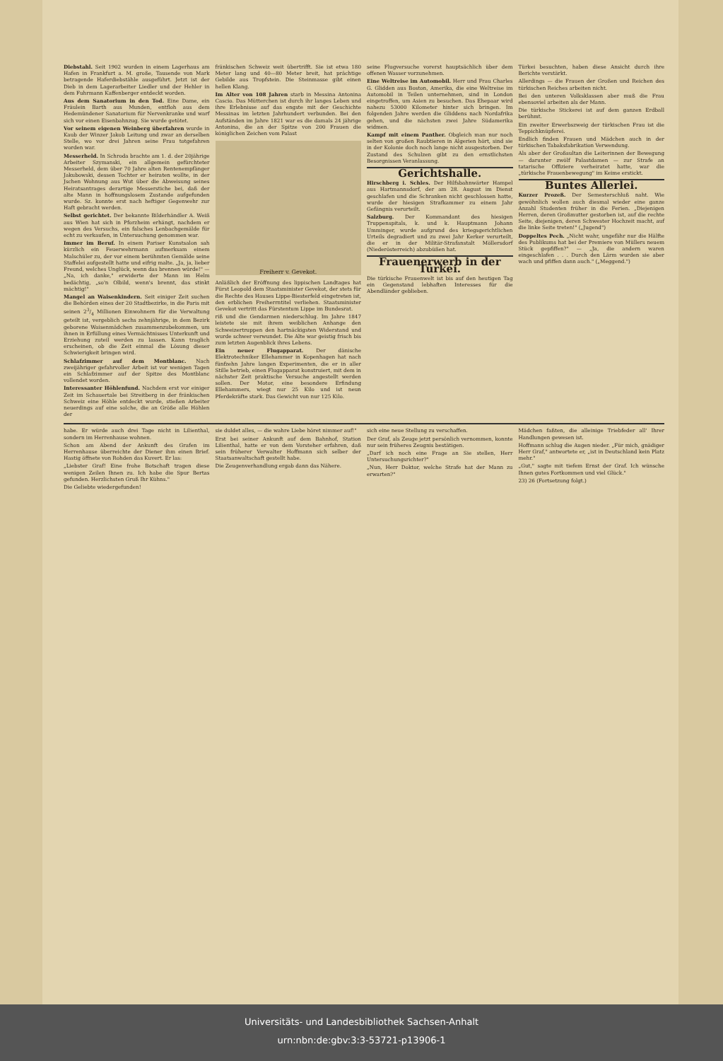Diebstahl. Seit 1902 wurden in einem Lagerhaus am Hafen in Frankfurt a. M. große, Tausende von Mark betragende Haferdiebstähle ausgeführt. Jetzt ist der Dieb in dem Lagerarbeiter Liedler und der Hehler in dem Fuhrmann Kaffenberger entdeckt worden.
Aus dem Sanatorium in den Tod. Eine Dame, ein Fräulein Barth aus Munden, entfloh aus dem Hedemündener Sanatorium für Nervenkranke und warf sich vor einen Eisenbahnzug. Sie wurde getötet.
Vor seinem eigenen Weinberg überfahren wurde in Kaub der Winzer Jakob Leitung und zwar an derselben Stelle, wo vor drei Jahren seine Frau totgefahren worden war.
Messerheld. In Schroda brachte am 1. d. der 20jährige Arbeiter Szymanski, ein allgemein gefürchteter Messerheld, dem über 70 Jahre alten Rentenempfänger Jakubowski, dessen Tochter er heiraten wollte, in der Jschen Wohnung aus Wut über die Abweisung seines Heiratsantrages derartige Messerstiche bei, daß der alte Mann in hoffnungslosem Zustande aufgefunden wurde. Sz. konnte erst nach heftiger Gegenwehr zur Haft gebracht werden.
Selbst gerichtet. Der bekannte Bilderhändler A. Weiß aus Wien hat sich in Pforzheim erhängt, nachdem er wegen des Versuchs, ein falsches Lenbachgemälde für echt zu verkaufen, in Untersuchung genommen war.
Immer im Beruf. In einem Pariser Kunstsalon sah kürzlich ein Feuerwehrmann aufmerksam einem Malschüler zu, der vor einem berühmten Gemälde seine Staffelei aufgestellt hatte und eifrig malte. „Ja, ja, lieber Freund, welches Unglück, wenn das brennen würde!" — „Na, ich danke," erwiderte der Mann im Helm bedächtig, „so'n Olbild, wenn's brennt, das stinkt mächtig!"
Mangel an Waisenkindern. Seit einiger Zeit suchen die Behörden eines der 20 Stadtbezirke, in die Paris mit seinen 23/4 Millionen Einwohnern für die Verwaltung geteilt ist, vergeblich sechs zehnjährige, in dem Bezirk geborene Waisenmädchen zusammenzubekommen, um ihnen in Erfüllung eines Vermächtnisses Unterkunft und Erziehung zuteil werden zu lassen. Kann traglich erscheinen, ob die Zeit einmal die Lösung dieser Schwierigkeit bringen wird.
Schlafzimmer auf dem Montblanc. Nach zweijähriger gefahrvoller Arbeit ist vor wenigen Tagen ein Schlafzimmer auf der Spitze des Montblanc vollendet worden.
Interessanter Höhlenfund. Nachdem erst vor einiger Zeit im Schauertale bei Streitberg in der fränkischen Schweiz eine Höhle entdeckt wurde, stießen Arbeiter neuerdings auf eine solche, die an Größe alle Höhlen der
fränkischen Schweiz weit übertrifft. Sie ist etwa 180 Meter lang und 40—80 Meter breit, hat prächtige Gebilde aus Tropfstein. Die Steinmasse gibt einen hellen Klang.
Im Alter von 108 Jahren starb in Messina Antonina Cascio. Das Mütterchen ist durch ihr langes Leben und ihre Erlebnisse auf das engste mit der Geschichte Messinas im letzten Jahrhundert verbunden. Bei den Aufständen im Jahre 1821 war es die damals 24 jährige Antonina, die an der Spitze von 200 Frauen die königlichen Zeichen vom Palast
Freiherr v. Gevekot.
Anläßlich der Eröffnung des lippischen Landtages hat Fürst Leopold dem Staatsminister Gevekot, der stets für die Rechte des Hauses Lippe-Biesterfeld eingetreten ist, den erblichen Freiherrntitel verliehen. Staatsminister Gevekot vertritt das Fürstentum Lippe im Bundesrat.
riß und die Gendarmen niederschlug. Im Jahre 1847 leistete sie mit ihrem weiblichen Anhange den Schweizertruppen den hartnäckigsten Widerstand und wurde schwer verwundet. Die Alte war geistig frisch bis zum letzten Augenblick ihres Lebens.
Ein neuer Flugapparat. Der dänische Elektrotechniker Ellehammer in Kopenhagen hat nach fünfzehn Jahre langen Experimenten, die er in aller Stille betrieb, einen Flugapparat konstruiert, mit dem in nächster Zeit praktische Versuche angestellt werden sollen. Der Motor, eine besondere Erfindung Ellehammers, wiegt nur 25 Kilo und ist neun Pferdekräfte stark. Das Gewicht von nur 125 Kilo.
seine Flugversuche vorerst hauptsächlich über dem offenen Wasser vorzunehmen.
Eine Weltreise im Automobil. Herr und Frau Charles G. Glidden aus Boston, Amerika, die eine Weltreise im Automobil in Teilen unternehmen, sind in London eingetroffen, um Asien zu besuchen. Das Ehepaar wird nahezu 53000 Kilometer hinter sich bringen. Im folgenden Jahre werden die Gliddens nach Nordafrika gehen, und die nächsten zwei Jahre Südamerika widmen.
Kampf mit einem Panther. Obgleich man nur noch selten von großen Raubtieren in Algerien hört, sind sie in der Kolonie doch noch lange nicht ausgestorben. Der Zustand des Schulzen gibt zu den ernstlichsten Besorgnissen Veranlassung.
Gerichtshalle.
Hirschberg i. Schles. Der Hilfsbahnwärter Hampel aus Hartmannsdorf, der am 28. August im Dienst geschlafen und die Schranken nicht geschlossen hatte, wurde der hiesigen Strafkammer zu einem Jahr Gefängnis verurteilt.
Salzburg. Der Kommandant des hiesigen Truppenspitals, k. und k. Hauptmann Johann Umminger, wurde aufgrund des kriegsgerichtlichen Urteils degradiert und zu zwei Jahr Kerker verurteilt, die er in der Militär-Strafanstalt Möllersdorf (Niederösterreich) abzubüßen hat.
Frauenerwerb in der Türkei.
Die türkische Frauenwelt ist bis auf den heutigen Tag ein Gegenstand lebhaften Interesses für die Abendländer geblieben.
Türkei besuchten, haben diese Ansicht durch ihre Berichte verstärkt.
Allerdings — die Frauen der Großen und Reichen des türkischen Reiches arbeiten nicht.
Bei den unteren Volksklassen aber muß die Frau ebensoviel arbeiten als der Mann.
Die türkische Stickerei ist auf dem ganzen Erdball berühmt.
Ein zweiter Erwerbszweig der türkischen Frau ist die Teppichknüpferei.
Endlich finden Frauen und Mädchen auch in der türkischen Tabaksfabrikation Verwendung.
Als aber der Großsultan die Leiterinnen der Bewegung — darunter zwölf Palastdamen — zur Strafe an tatarische Offiziere verheiratet hatte, war die „türkische Frauenbewegung" im Keime erstickt.
Buntes Allerlei.
Kurzer Prozeß. Der Semesterschluß naht. Wie gewöhnlich wollen auch diesmal wieder eine ganze Anzahl Studenten früher in die Ferien. „Diejenigen Herren, deren Großmutter gestorben ist, auf die rechte Seite, diejenigen, deren Schwester Hochzeit macht, auf die linke Seite treten!" („Jugend")
Doppeltes Pech. „Nicht wahr, ungefähr nur die Hälfte des Publikums hat bei der Premiere von Müllers neuem Stück gepfiffen?" — „Ja, die andern waren eingeschlafen . . . Durch den Lärm wurden sie aber wach und pfiffen dann auch." („Meggend.")
habe. Er würde auch drei Tage nicht in Lilienthal, sondern im Herrenhause wohnen.
Schon am Abend der Ankunft des Grafen im Herrenhause überreichte der Diener ihm einen Brief. Hastig öffnete von Rohden das Kuvert. Er las:
„Liebster Graf! Eine frohe Botschaft tragen diese wenigen Zeilen Ihnen zu. Ich habe die Spur Bertas gefunden. Herzlichsten Gruß Ihr Kühns."
Die Geliebte wiedergefunden!
sie duldet alles, — die wahre Liebe höret nimmer auf!"
Erst bei seiner Ankunft auf dem Bahnhof, Station Lilienthal, hatte er von dem Vorsteher erfahren, daß sein früherer Verwalter Hoffmann sich selber der Staatsanwaltschaft gestellt habe.
Die Zeugenverhandlung ergab dann das Nähere.
sich eine neue Stellung zu verschaffen.
Der Graf, als Zeuge jetzt persönlich vernommen, konnte nur sein früheres Zeugnis bestätigen.
„Darf ich noch eine Frage an Sie stellen, Herr Untersuchungsrichter?"
„Nun, Herr Doktor, welche Strafe hat der Mann zu erwarten?"
Mädchen faßten, die alleinige Triebfeder all' Ihrer Handlungen gewesen ist.
Hoffmann schlug die Augen nieder. „Für mich, gnädiger Herr Graf," antwortete er, „ist in Deutschland kein Platz mehr."
„Gut," sagte mit tiefem Ernst der Graf. Ich wünsche Ihnen gutes Fortkommen und viel Glück."
23) 26 (Fortsetzung folgt.)
Universitäts- und Landesbibliothek Sachsen-Anhalt
urn:nbn:de:gbv:3:3-53721-p13906-1